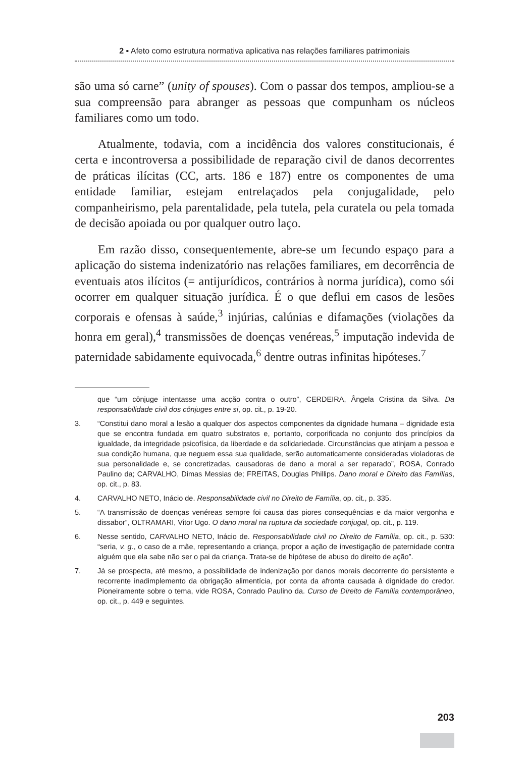2 ▪ Afeto como estrutura normativa aplicativa nas relações familiares patrimoniais
são uma só carne” (unity of spouses). Com o passar dos tempos, ampliou-se a sua compreensão para abranger as pessoas que compunham os núcleos familiares como um todo.
Atualmente, todavia, com a incidência dos valores constitucionais, é certa e incontroversa a possibilidade de reparação civil de danos decorrentes de práticas ilícitas (CC, arts. 186 e 187) entre os componentes de uma entidade familiar, estejam entrelaçados pela conjugalidade, pelo companheirismo, pela parentalidade, pela tutela, pela curatela ou pela tomada de decisão apoiada ou por qualquer outro laço.
Em razão disso, consequentemente, abre-se um fecundo espaço para a aplicação do sistema indenizatório nas relações familiares, em decorrência de eventuais atos ilícitos (= antijurídicos, contrários à norma jurídica), como sói ocorrer em qualquer situação jurídica. É o que deflui em casos de lesões corporais e ofensas à saúde,<sup>3</sup> injúrias, calúnias e difamações (violações da honra em geral),<sup>4</sup> transmissões de doenças venéreas,<sup>5</sup> imputação indevida de paternidade sabidamente equivocada,<sup>6</sup> dentre outras infinitas hipóteses.<sup>7</sup>
que “um cônjuge intentasse uma acção contra o outro”, CERDEIRA, Ângela Cristina da Silva. Da responsabilidade civil dos cônjuges entre si, op. cit., p. 19-20.
3. “Constitui dano moral a lesão a qualquer dos aspectos componentes da dignidade humana – dignidade esta que se encontra fundada em quatro substratos e, portanto, corporificada no conjunto dos princípios da igualdade, da integridade psicofísica, da liberdade e da solidariedade. Circunstâncias que atinjam a pessoa e sua condição humana, que neguem essa sua qualidade, serão automaticamente consideradas violadoras de sua personalidade e, se concretizadas, causadoras de dano a moral a ser reparado”, ROSA, Conrado Paulino da; CARVALHO, Dimas Messias de; FREITAS, Douglas Phillips. Dano moral e Direito das Famílias, op. cit., p. 83.
4. CARVALHO NETO, Inácio de. Responsabilidade civil no Direito de Família, op. cit., p. 335.
5. “A transmissão de doenças venéreas sempre foi causa das piores consequências e da maior vergonha e dissabor”, OLTRAMARI, Vitor Ugo. O dano moral na ruptura da sociedade conjugal, op. cit., p. 119.
6. Nesse sentido, CARVALHO NETO, Inácio de. Responsabilidade civil no Direito de Família, op. cit., p. 530: “seria, v. g., o caso de a mãe, representando a criança, propor a ação de investigação de paternidade contra alguém que ela sabe não ser o pai da criança. Trata-se de hipótese de abuso do direito de ação”.
7. Já se prospecta, até mesmo, a possibilidade de indenização por danos morais decorrente do persistente e recorrente inadimplemento da obrigação alimentícia, por conta da afronta causada à dignidade do credor. Pioneiramente sobre o tema, vide ROSA, Conrado Paulino da. Curso de Direito de Família contemporâneo, op. cit., p. 449 e seguintes.
203